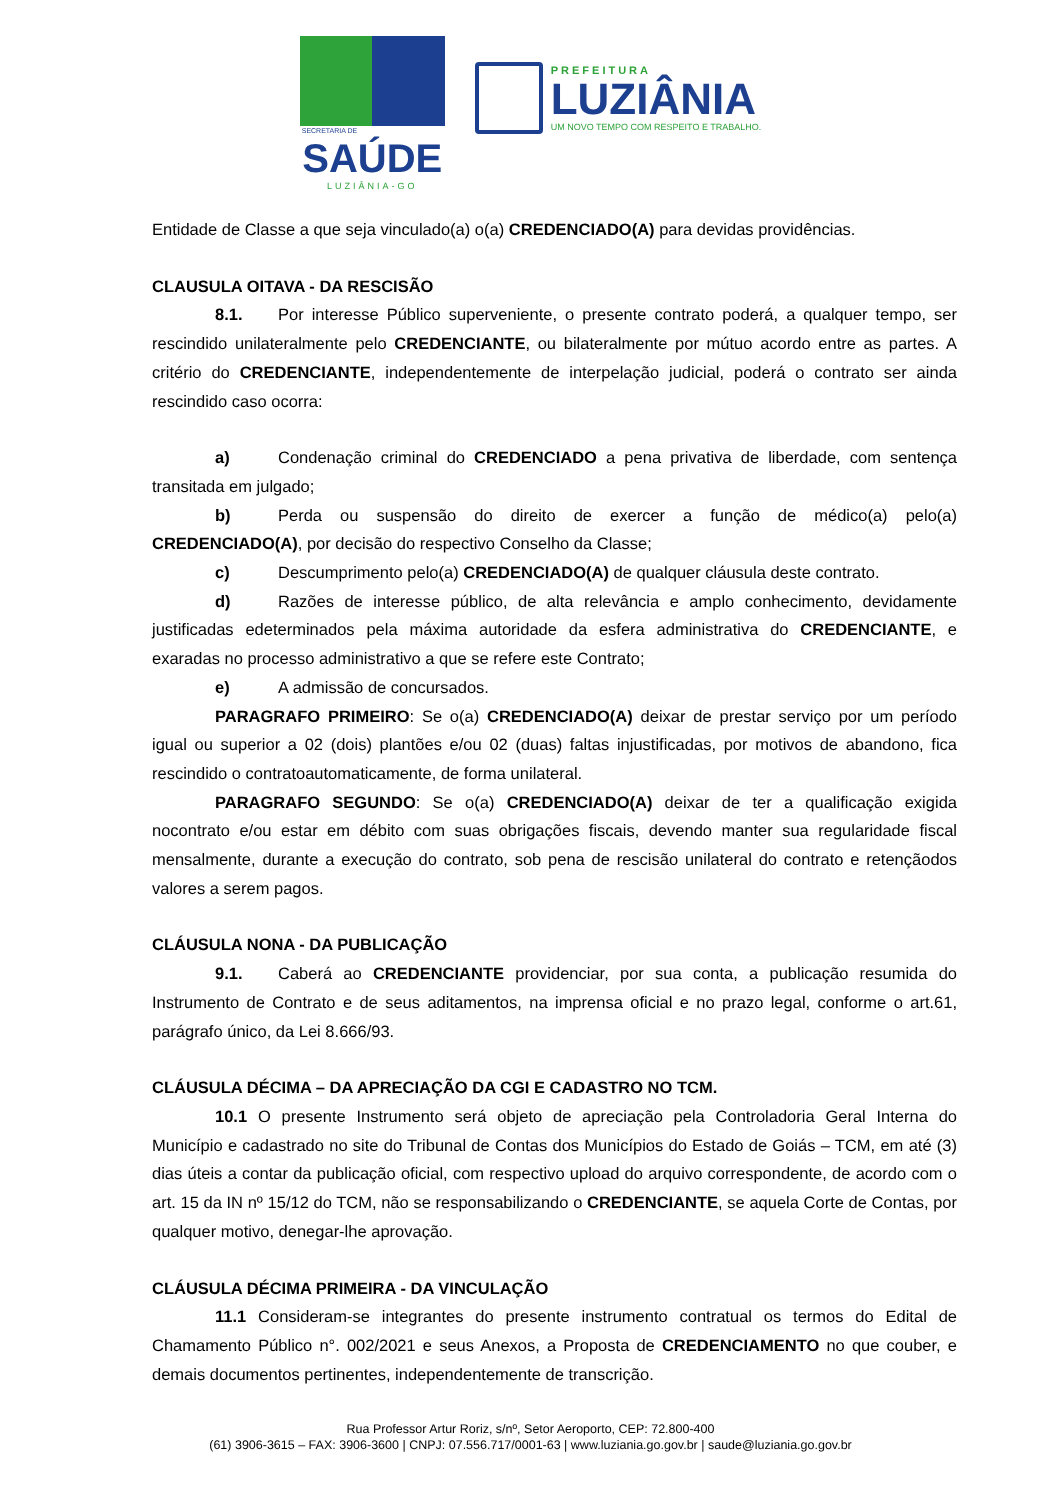SECRETARIA DE
SAÚDE
LUZIÂNIA-GO
PREFEITURA
LUZIÂNIA
UM NOVO TEMPO COM RESPEITO E TRABALHO.
Entidade de Classe a que seja vinculado(a) o(a) CREDENCIADO(A) para devidas providências.
CLAUSULA OITAVA - DA RESCISÃO
8.1. Por interesse Público superveniente, o presente contrato poderá, a qualquer tempo, ser rescindido unilateralmente pelo CREDENCIANTE, ou bilateralmente por mútuo acordo entre as partes. A critério do CREDENCIANTE, independentemente de interpelação judicial, poderá o contrato ser ainda rescindido caso ocorra:
a) Condenação criminal do CREDENCIADO a pena privativa de liberdade, com sentença transitada em julgado;
b) Perda ou suspensão do direito de exercer a função de médico(a) pelo(a) CREDENCIADO(A), por decisão do respectivo Conselho da Classe;
c) Descumprimento pelo(a) CREDENCIADO(A) de qualquer cláusula deste contrato.
d) Razões de interesse público, de alta relevância e amplo conhecimento, devidamente justificadas edeterminados pela máxima autoridade da esfera administrativa do CREDENCIANTE, e exaradas no processo administrativo a que se refere este Contrato;
e) A admissão de concursados.
PARAGRAFO PRIMEIRO: Se o(a) CREDENCIADO(A) deixar de prestar serviço por um período igual ou superior a 02 (dois) plantões e/ou 02 (duas) faltas injustificadas, por motivos de abandono, fica rescindido o contratoautomaticamente, de forma unilateral.
PARAGRAFO SEGUNDO: Se o(a) CREDENCIADO(A) deixar de ter a qualificação exigida nocontrato e/ou estar em débito com suas obrigações fiscais, devendo manter sua regularidade fiscal mensalmente, durante a execução do contrato, sob pena de rescisão unilateral do contrato e retençãodos valores a serem pagos.
CLÁUSULA NONA - DA PUBLICAÇÃO
9.1. Caberá ao CREDENCIANTE providenciar, por sua conta, a publicação resumida do Instrumento de Contrato e de seus aditamentos, na imprensa oficial e no prazo legal, conforme o art.61, parágrafo único, da Lei 8.666/93.
CLÁUSULA DÉCIMA – DA APRECIAÇÃO DA CGI E CADASTRO NO TCM.
10.1 O presente Instrumento será objeto de apreciação pela Controladoria Geral Interna do Município e cadastrado no site do Tribunal de Contas dos Municípios do Estado de Goiás – TCM, em até (3) dias úteis a contar da publicação oficial, com respectivo upload do arquivo correspondente, de acordo com o art. 15 da IN nº 15/12 do TCM, não se responsabilizando o CREDENCIANTE, se aquela Corte de Contas, por qualquer motivo, denegar-lhe aprovação.
CLÁUSULA DÉCIMA PRIMEIRA - DA VINCULAÇÃO
11.1 Consideram-se integrantes do presente instrumento contratual os termos do Edital de Chamamento Público n°. 002/2021 e seus Anexos, a Proposta de CREDENCIAMENTO no que couber, e demais documentos pertinentes, independentemente de transcrição.
Rua Professor Artur Roriz, s/nº, Setor Aeroporto, CEP: 72.800-400
(61) 3906-3615 – FAX: 3906-3600 | CNPJ: 07.556.717/0001-63 | www.luziania.go.gov.br | saude@luziania.go.gov.br